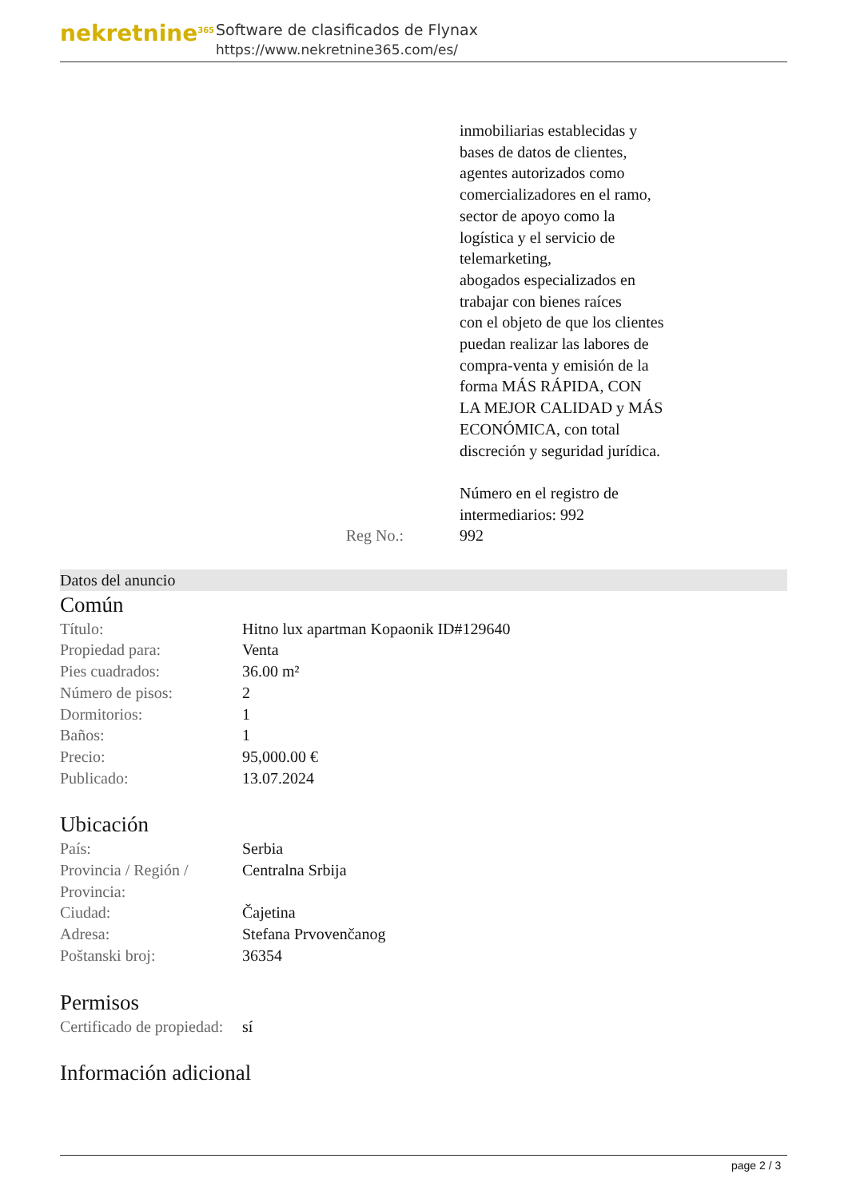nekretnine<sup>365</sup>
Software de clasificados de Flynax
https://www.nekretnine365.com/es/
inmobiliarias establecidas y
bases de datos de clientes,
agentes autorizados como
comercializadores en el ramo,
sector de apoyo como la
logística y el servicio de
telemarketing,
abogados especializados en
trabajar con bienes raíces
con el objeto de que los clientes
puedan realizar las labores de
compra-venta y emisión de la
forma MÁS RÁPIDA, CON
LA MEJOR CALIDAD y MÁS
ECONÓMICA, con total
discreción y seguridad jurídica.
Número en el registro de
intermediarios: 992
Reg No.: 992
Datos del anuncio
Común
| Título: | Hitno lux apartman Kopaonik ID#129640 |
| Propiedad para: | Venta |
| Pies cuadrados: | 36.00 m² |
| Número de pisos: | 2 |
| Dormitorios: | 1 |
| Baños: | 1 |
| Precio: | 95,000.00 € |
| Publicado: | 13.07.2024 |
Ubicación
| País: | Serbia |
| Provincia / Región / Provincia: | Centralna Srbija |
| Ciudad: | Čajetina |
| Adresa: | Stefana Prvovenčanog |
| Poštanski broj: | 36354 |
Permisos
| Certificado de propiedad: | sí |
Información adicional
page 2 / 3